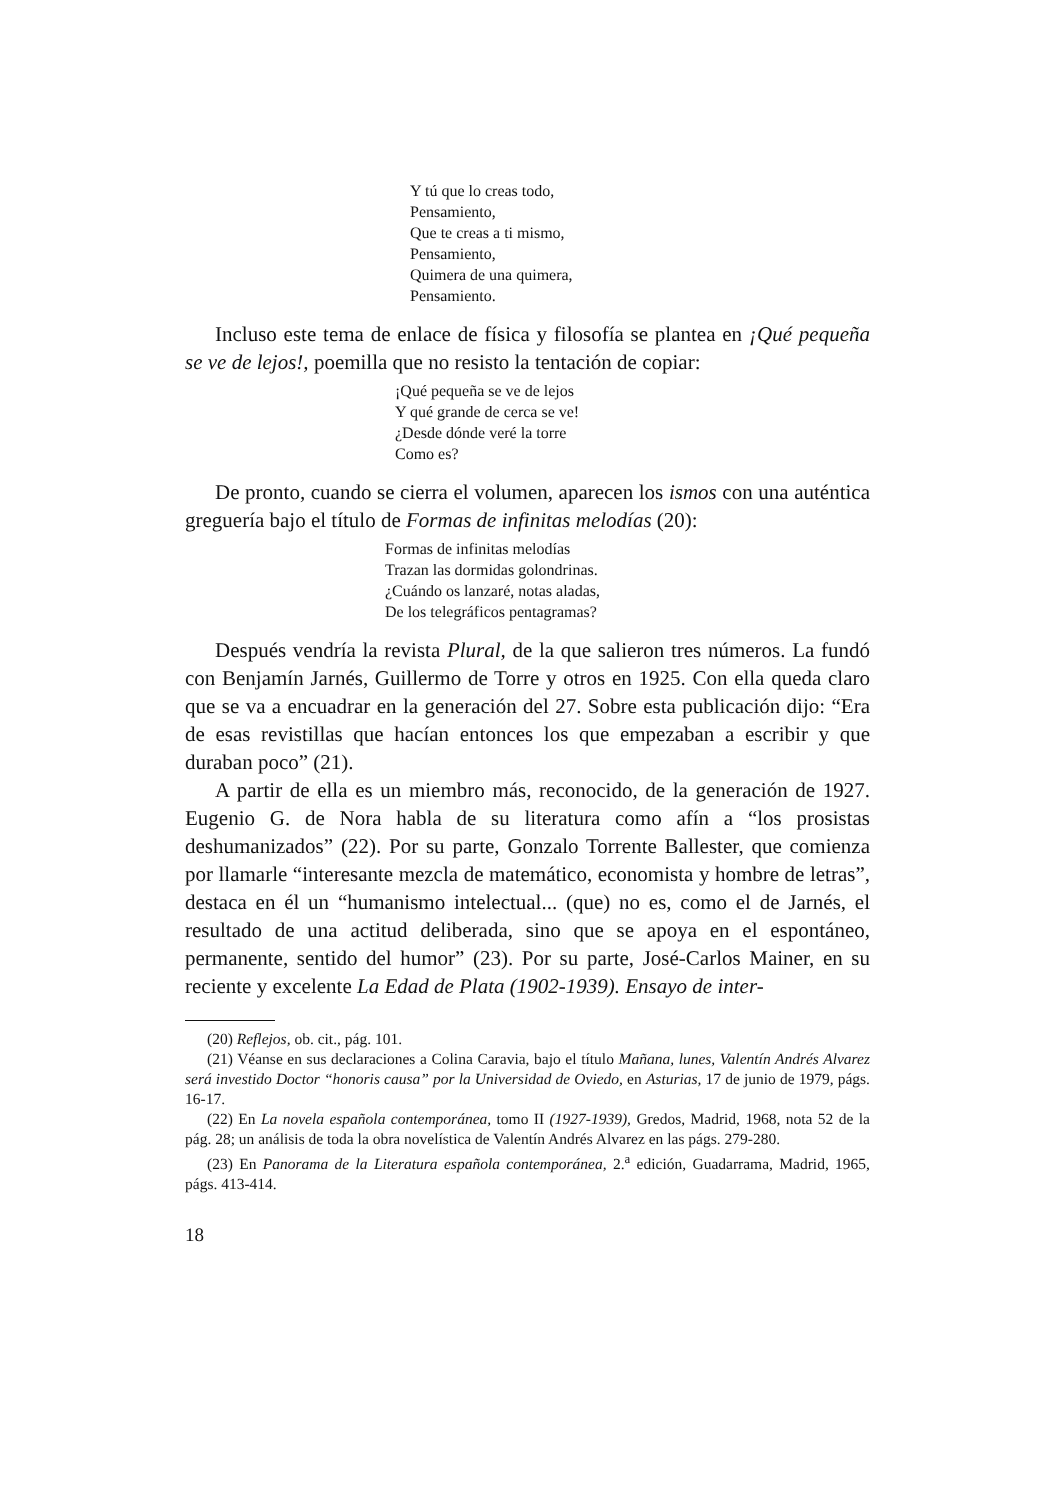Y tú que lo creas todo,
Pensamiento,
Que te creas a ti mismo,
Pensamiento,
Quimera de una quimera,
Pensamiento.
Incluso este tema de enlace de física y filosofía se plantea en ¡Qué pequeña se ve de lejos!, poemilla que no resisto la tentación de copiar:
¡Qué pequeña se ve de lejos
Y qué grande de cerca se ve!
¿Desde dónde veré la torre
Como es?
De pronto, cuando se cierra el volumen, aparecen los ismos con una auténtica greguería bajo el título de Formas de infinitas melodías (20):
Formas de infinitas melodías
Trazan las dormidas golondrinas.
¿Cuándo os lanzaré, notas aladas,
De los telegráficos pentagramas?
Después vendría la revista Plural, de la que salieron tres números. La fundó con Benjamín Jarnés, Guillermo de Torre y otros en 1925. Con ella queda claro que se va a encuadrar en la generación del 27. Sobre esta publicación dijo: “Era de esas revistillas que hacían entonces los que empezaban a escribir y que duraban poco” (21).
A partir de ella es un miembro más, reconocido, de la generación de 1927. Eugenio G. de Nora habla de su literatura como afín a “los prosistas deshumanizados” (22). Por su parte, Gonzalo Torrente Ballester, que comienza por llamarle “interesante mezcla de matemático, economista y hombre de letras”, destaca en él un “humanismo intelectual... (que) no es, como el de Jarnés, el resultado de una actitud deliberada, sino que se apoya en el espontáneo, permanente, sentido del humor” (23). Por su parte, José-Carlos Mainer, en su reciente y excelente La Edad de Plata (1902-1939). Ensayo de inter-
(20) Reflejos, ob. cit., pág. 101.
(21) Véanse en sus declaraciones a Colina Caravia, bajo el título Mañana, lunes, Valentín Andrés Alvarez será investido Doctor “honoris causa” por la Universidad de Oviedo, en Asturias, 17 de junio de 1979, págs. 16-17.
(22) En La novela española contemporánea, tomo II (1927-1939), Gredos, Madrid, 1968, nota 52 de la pág. 28; un análisis de toda la obra novelística de Valentín Andrés Alvarez en las págs. 279-280.
(23) En Panorama de la Literatura española contemporánea, 2.<sup>a</sup> edición, Guadarrama, Madrid, 1965, págs. 413-414.
18